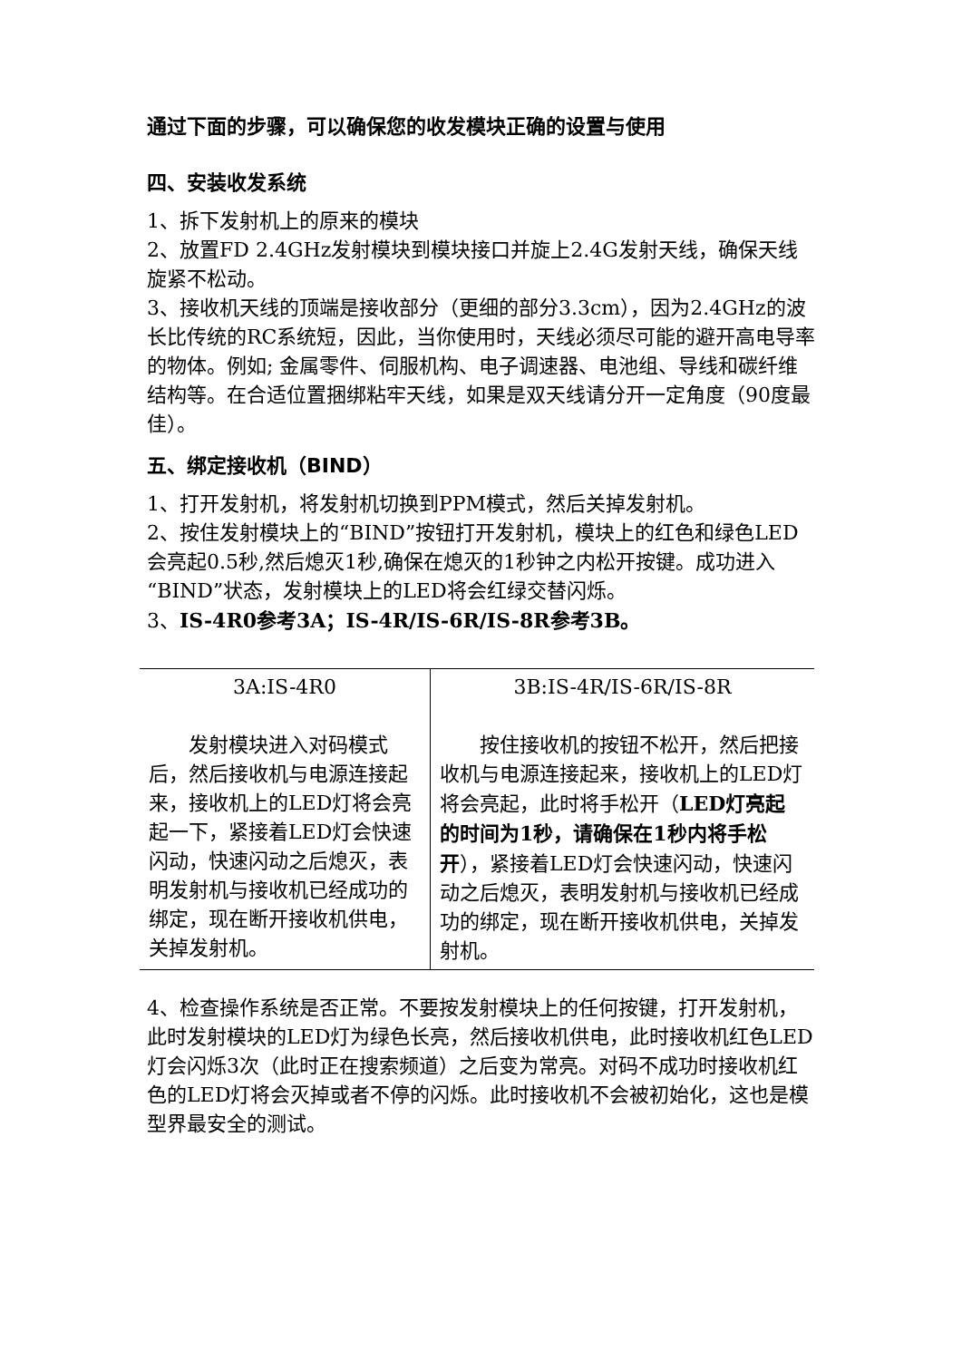通过下面的步骤，可以确保您的收发模块正确的设置与使用
四、安装收发系统
1、拆下发射机上的原来的模块
2、放置FD 2.4GHz发射模块到模块接口并旋上2.4G发射天线，确保天线旋紧不松动。
3、接收机天线的顶端是接收部分（更细的部分3.3cm），因为2.4GHz的波长比传统的RC系统短，因此，当你使用时，天线必须尽可能的避开高电导率的物体。例如; 金属零件、伺服机构、电子调速器、电池组、导线和碳纤维结构等。在合适位置捆绑粘牢天线，如果是双天线请分开一定角度（90度最佳）。
五、绑定接收机（BIND）
1、打开发射机，将发射机切换到PPM模式，然后关掉发射机。
2、按住发射模块上的“BIND”按钮打开发射机，模块上的红色和绿色LED会亮起0.5秒,然后熄灭1秒,确保在熄灭的1秒钟之内松开按键。成功进入“BIND”状态，发射模块上的LED将会红绿交替闪烁。
3、IS-4R0参考3A；IS-4R/IS-6R/IS-8R参考3B。
| 3A:IS-4R0 发射模块进入对码模式后，然后接收机与电源连接起来，接收机上的LED灯将会亮起一下，紧接着LED灯会快速闪动，快速闪动之后熄灭，表明发射机与接收机已经成功的绑定，现在断开接收机供电，关掉发射机。 | 3B:IS-4R/IS-6R/IS-8R 按住接收机的按钮不松开，然后把接收机与电源连接起来，接收机上的LED灯将会亮起，此时将手松开（ LED灯亮起的时间为1秒，请确保在1秒内将手松开 ），紧接着LED灯会快速闪动，快速闪动之后熄灭，表明发射机与接收机已经成功的绑定，现在断开接收机供电，关掉发射机。 |
4、检查操作系统是否正常。不要按发射模块上的任何按键，打开发射机，此时发射模块的LED灯为绿色长亮，然后接收机供电，此时接收机红色LED灯会闪烁3次（此时正在搜索频道）之后变为常亮。对码不成功时接收机红色的LED灯将会灭掉或者不停的闪烁。此时接收机不会被初始化，这也是模型界最安全的测试。